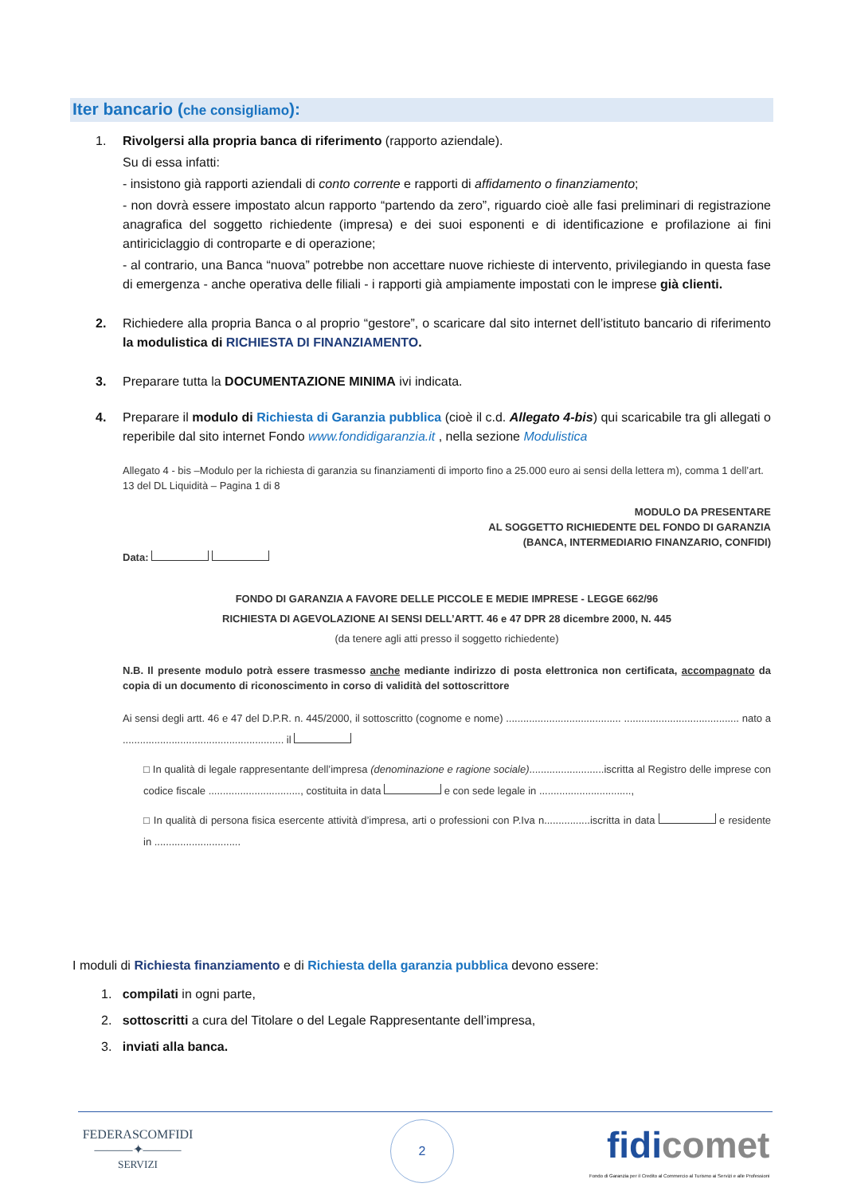Iter bancario (che consigliamo):
1. Rivolgersi alla propria banca di riferimento (rapporto aziendale).
Su di essa infatti:
- insistono già rapporti aziendali di conto corrente e rapporti di affidamento o finanziamento;
- non dovrà essere impostato alcun rapporto “partendo da zero”, riguardo cioè alle fasi preliminari di registrazione anagrafica del soggetto richiedente (impresa) e dei suoi esponenti e di identificazione e profilazione ai fini antiriciclaggio di controparte e di operazione;
- al contrario, una Banca “nuova” potrebbe non accettare nuove richieste di intervento, privilegiando in questa fase di emergenza - anche operativa delle filiali - i rapporti già ampiamente impostati con le imprese già clienti.
2. Richiedere alla propria Banca o al proprio “gestore”, o scaricare dal sito internet dell’istituto bancario di riferimento la modulistica di RICHIESTA DI FINANZIAMENTO.
3. Preparare tutta la DOCUMENTAZIONE MINIMA ivi indicata.
4. Preparare il modulo di Richiesta di Garanzia pubblica (cioè il c.d. Allegato 4-bis) qui scaricabile tra gli allegati o reperibile dal sito internet Fondo www.fondidigaranzia.it , nella sezione Modulistica
Allegato 4 - bis –Modulo per la richiesta di garanzia su finanziamenti di importo fino a 25.000 euro ai sensi della lettera m), comma 1 dell’art. 13 del DL Liquidità – Pagina 1 di 8
MODULO DA PRESENTARE
AL SOGGETTO RICHIEDENTE DEL FONDO DI GARANZIA
(BANCA, INTERMEDIARIO FINANZARIO, CONFIDI)
Data:
FONDO DI GARANZIA A FAVORE DELLE PICCOLE E MEDIE IMPRESE - LEGGE 662/96
RICHIESTA DI AGEVOLAZIONE AI SENSI DELL’ARTT. 46 e 47 DPR 28 dicembre 2000, N. 445
(da tenere agli atti presso il soggetto richiedente)
N.B. Il presente modulo potrà essere trasmesso anche mediante indirizzo di posta elettronica non certificata, accompagnato da copia di un documento di riconoscimento in corso di validità del sottoscrittore
Ai sensi degli artt. 46 e 47 del D.P.R. n. 445/2000, il sottoscritto (cognome e nome) ........................................ ........................................ nato a ........................................................ il
□ In qualità di legale rappresentante dell’impresa (denominazione e ragione sociale)..........................iscritta al Registro delle imprese con codice fiscale ................................, costituita in data e con sede legale in ................................,
□ In qualità di persona fisica esercente attività d’impresa, arti o professioni con P.Iva n................iscritta in data e residente in ..............................
I moduli di Richiesta finanziamento e di Richiesta della garanzia pubblica devono essere:
1. compilati in ogni parte,
2. sottoscritti a cura del Titolare o del Legale Rappresentante dell’impresa,
3. inviati alla banca.
FEDERASCOMFIDI
———✦———
SERVIZI
2
fidicomet
Fondo di Garanzia per il Credito al Commercio al Turismo ai Servizi e alle Professioni